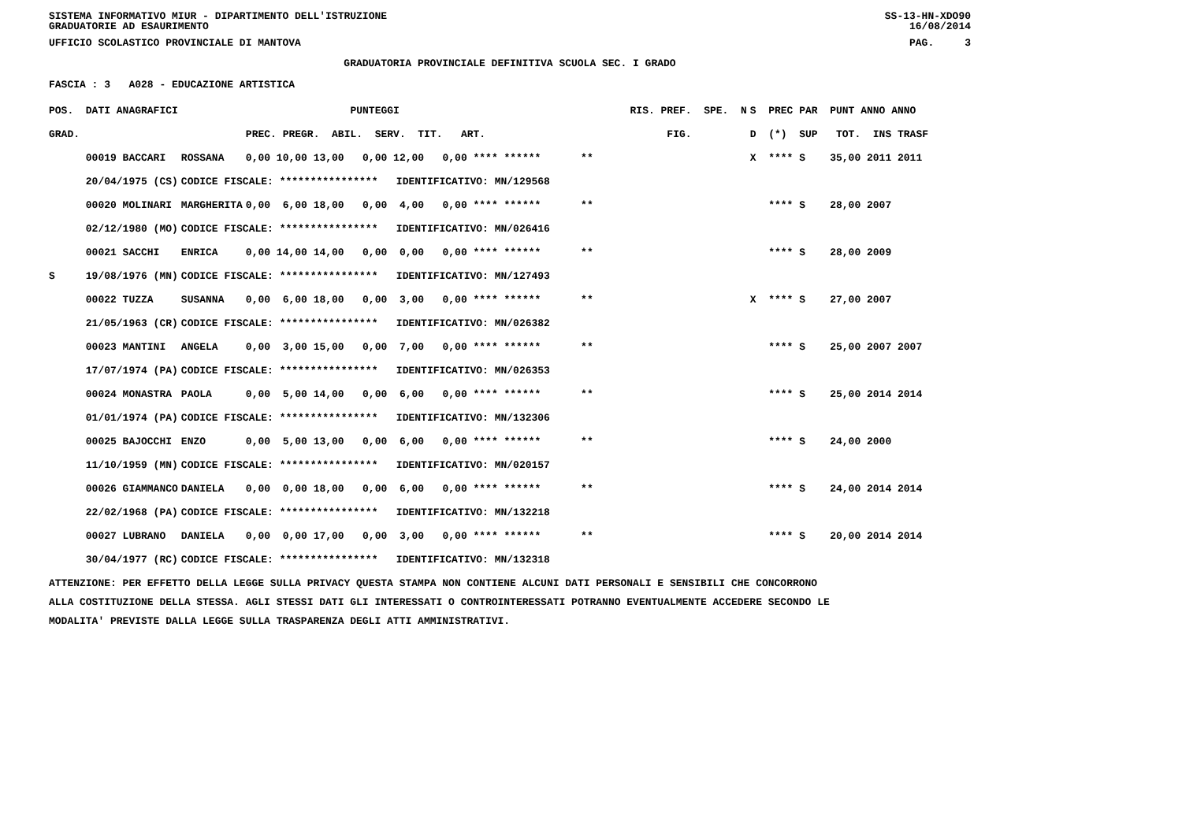SISTEMA INFORMATIVO MIUR - DIPARTIMENTO DELL'ISTRUZIONE
GRADUATORIE AD ESAURIMENTO SS-13-HN-XDO90
16/08/2014
UFFICIO SCOLASTICO PROVINCIALE DI MANTOVA PAG. 3
GRADUATORIA PROVINCIALE DEFINITIVA SCUOLA SEC. I GRADO
FASCIA : 3 A028 - EDUCAZIONE ARTISTICA
| POS. DATI ANAGRAFICI | | PUNTEGGI | RIS. PREF. SPE. N | S PREC PAR PUNT ANNO ANNO |
| --- | --- | --- | --- | --- |
| GRAD. | | PREC. PREGR. ABIL. SERV. TIT. ART. | FIG. | D (*) SUP TOT. INS TRASF |
| 00019 BACCARI | ROSSANA | 0,00 10,00 13,00 0,00 12,00 0,00 **** ****** | ** | X **** S 35,00 2011 2011 |
| 20/04/1975 (CS) | CODICE FISCALE: **************** IDENTIFICATIVO: MN/129568 | | | |
| 00020 MOLINARI | MARGHERITA | 0,00 6,00 18,00 0,00 4,00 0,00 **** ****** | ** | **** S 28,00 2007 |
| 02/12/1980 (MO) | CODICE FISCALE: **************** IDENTIFICATIVO: MN/026416 | | | |
| 00021 SACCHI | ENRICA | 0,00 14,00 14,00 0,00 0,00 0,00 **** ****** | ** | **** S 28,00 2009 |
| S 19/08/1976 (MN) | CODICE FISCALE: **************** IDENTIFICATIVO: MN/127493 | | | |
| 00022 TUZZA | SUSANNA | 0,00 6,00 18,00 0,00 3,00 0,00 **** ****** | ** | X **** S 27,00 2007 |
| 21/05/1963 (CR) | CODICE FISCALE: **************** IDENTIFICATIVO: MN/026382 | | | |
| 00023 MANTINI | ANGELA | 0,00 3,00 15,00 0,00 7,00 0,00 **** ****** | ** | **** S 25,00 2007 2007 |
| 17/07/1974 (PA) | CODICE FISCALE: **************** IDENTIFICATIVO: MN/026353 | | | |
| 00024 MONASTRA | PAOLA | 0,00 5,00 14,00 0,00 6,00 0,00 **** ****** | ** | **** S 25,00 2014 2014 |
| 01/01/1974 (PA) | CODICE FISCALE: **************** IDENTIFICATIVO: MN/132306 | | | |
| 00025 BAJOCCHI | ENZO | 0,00 5,00 13,00 0,00 6,00 0,00 **** ****** | ** | **** S 24,00 2000 |
| 11/10/1959 (MN) | CODICE FISCALE: **************** IDENTIFICATIVO: MN/020157 | | | |
| 00026 GIAMMANCO | DANIELA | 0,00 0,00 18,00 0,00 6,00 0,00 **** ****** | ** | **** S 24,00 2014 2014 |
| 22/02/1968 (PA) | CODICE FISCALE: **************** IDENTIFICATIVO: MN/132218 | | | |
| 00027 LUBRANO | DANIELA | 0,00 0,00 17,00 0,00 3,00 0,00 **** ****** | ** | **** S 20,00 2014 2014 |
| 30/04/1977 (RC) | CODICE FISCALE: **************** IDENTIFICATIVO: MN/132318 | | | |
ATTENZIONE: PER EFFETTO DELLA LEGGE SULLA PRIVACY QUESTA STAMPA NON CONTIENE ALCUNI DATI PERSONALI E SENSIBILI CHE CONCORRONO
ALLA COSTITUZIONE DELLA STESSA. AGLI STESSI DATI GLI INTERESSATI O CONTROINTERESSATI POTRANNO EVENTUALMENTE ACCEDERE SECONDO LE
MODALITA' PREVISTE DALLA LEGGE SULLA TRASPARENZA DEGLI ATTI AMMINISTRATIVI.